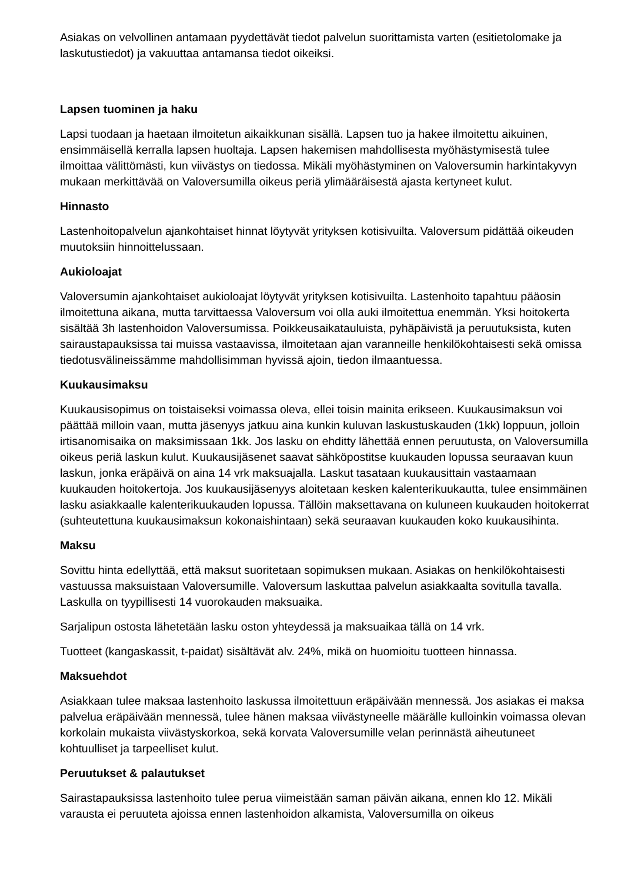Asiakas on velvollinen antamaan pyydettävät tiedot palvelun suorittamista varten (esitietolomake ja laskutustiedot) ja vakuuttaa antamansa tiedot oikeiksi.
Lapsen tuominen ja haku
Lapsi tuodaan ja haetaan ilmoitetun aikaikkunan sisällä. Lapsen tuo ja hakee ilmoitettu aikuinen, ensimmäisellä kerralla lapsen huoltaja. Lapsen hakemisen mahdollisesta myöhästymisestä tulee ilmoittaa välittömästi, kun viivästys on tiedossa. Mikäli myöhästyminen on Valoversumin harkintakyvyn mukaan merkittävää on Valoversumilla oikeus periä ylimääräisestä ajasta kertyneet kulut.
Hinnasto
Lastenhoitopalvelun ajankohtaiset hinnat löytyvät yrityksen kotisivuilta. Valoversum pidättää oikeuden muutoksiin hinnoittelussaan.
Aukioloajat
Valoversumin ajankohtaiset aukioloajat löytyvät yrityksen kotisivuilta. Lastenhoito tapahtuu pääosin ilmoitettuna aikana, mutta tarvittaessa Valoversum voi olla auki ilmoitettua enemmän. Yksi hoitokerta sisältää 3h lastenhoidon Valoversumissa. Poikkeusaikatauluista, pyhäpäivistä ja peruutuksista, kuten sairaustapauksissa tai muissa vastaavissa, ilmoitetaan ajan varanneille henkilökohtaisesti sekä omissa tiedotusvälineissämme mahdollisimman hyvissä ajoin, tiedon ilmaantuessa.
Kuukausimaksu
Kuukausisopimus on toistaiseksi voimassa oleva, ellei toisin mainita erikseen. Kuukausimaksun voi päättää milloin vaan, mutta jäsenyys jatkuu aina kunkin kuluvan laskustuskauden (1kk) loppuun, jolloin irtisanomisaika on maksimissaan 1kk. Jos lasku on ehditty lähettää ennen peruutusta, on Valoversumilla oikeus periä laskun kulut. Kuukausijäsenet saavat sähköpostitse kuukauden lopussa seuraavan kuun laskun, jonka eräpäivä on aina 14 vrk maksuajalla. Laskut tasataan kuukausittain vastaamaan kuukauden hoitokertoja. Jos kuukausijäsenyys aloitetaan kesken kalenterikuukautta, tulee ensimmäinen lasku asiakkaalle kalenterikuukauden lopussa. Tällöin maksettavana on kuluneen kuukauden hoitokerrat (suhteutettuna kuukausimaksun kokonaishintaan) sekä seuraavan kuukauden koko kuukausihinta.
Maksu
Sovittu hinta edellyttää, että maksut suoritetaan sopimuksen mukaan. Asiakas on henkilökohtaisesti vastuussa maksuistaan Valoversumille. Valoversum laskuttaa palvelun asiakkaalta sovitulla tavalla. Laskulla on tyypillisesti 14 vuorokauden maksuaika.
Sarjalipun ostosta lähetetään lasku oston yhteydessä ja maksuaikaa tällä on 14 vrk.
Tuotteet (kangaskassit, t-paidat) sisältävät alv. 24%, mikä on huomioitu tuotteen hinnassa.
Maksuehdot
Asiakkaan tulee maksaa lastenhoito laskussa ilmoitettuun eräpäivään mennessä. Jos asiakas ei maksa palvelua eräpäivään mennessä, tulee hänen maksaa viivästyneelle määrälle kulloinkin voimassa olevan korkolain mukaista viivästyskorkoa, sekä korvata Valoversumille velan perinnästä aiheutuneet kohtuulliset ja tarpeelliset kulut.
Peruutukset & palautukset
Sairastapauksissa lastenhoito tulee perua viimeistään saman päivän aikana, ennen klo 12. Mikäli varausta ei peruuteta ajoissa ennen lastenhoidon alkamista, Valoversumilla on oikeus